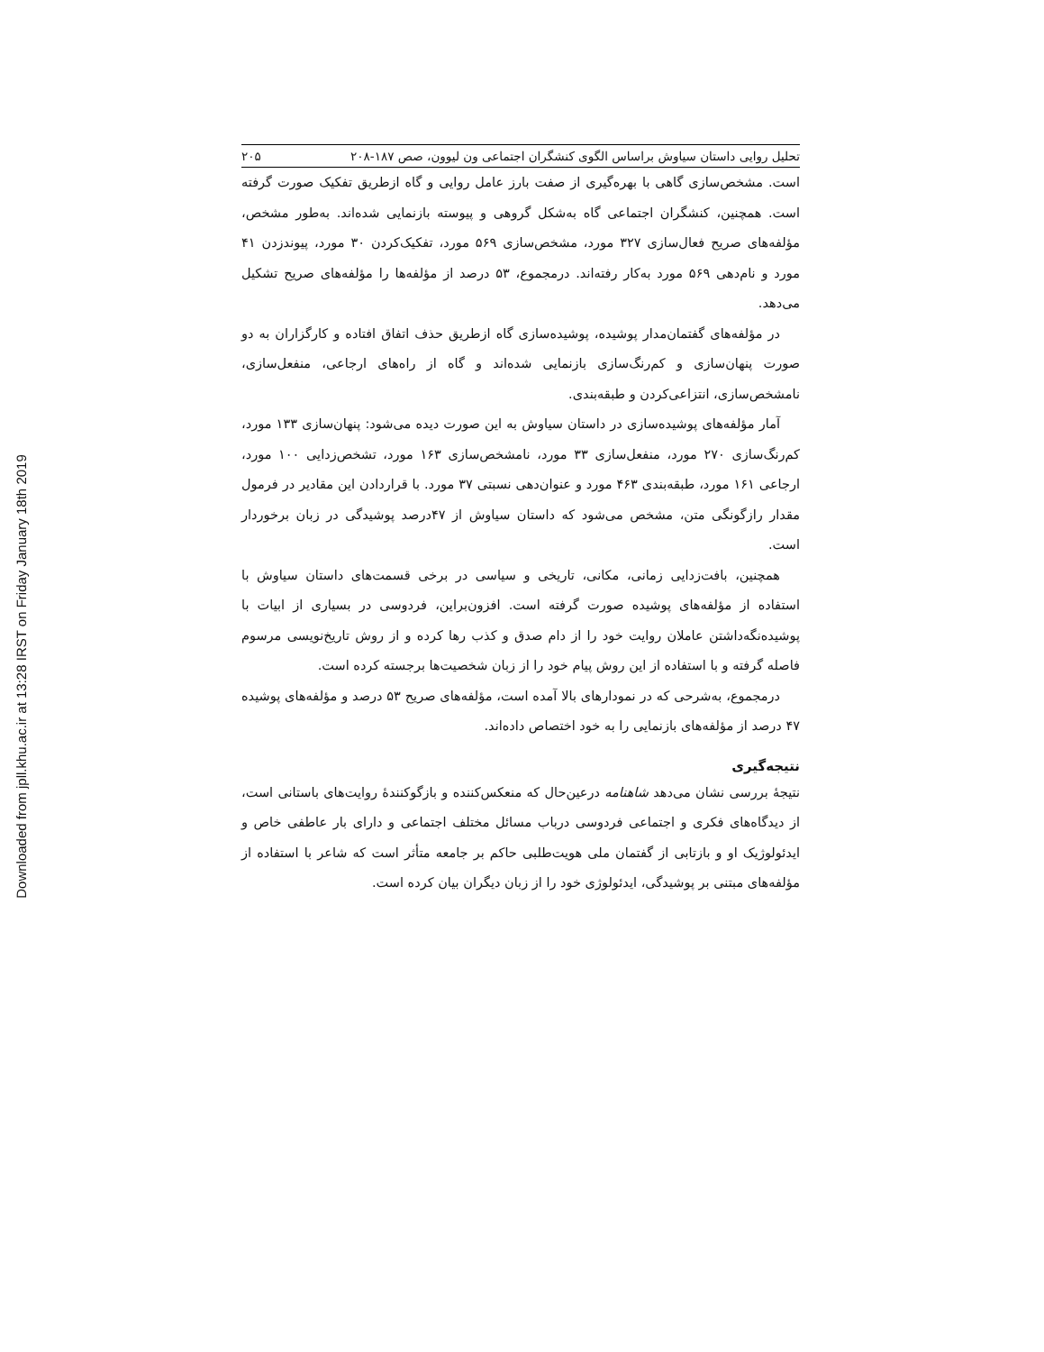Downloaded from jpll.khu.ac.ir at 13:28 IRST on Friday January 18th 2019
تحلیل روایی داستان سیاوش براساس الگوی کنشگران اجتماعی ون لیوون، صص ۱۸۷-۲۰۸ ۲۰۵
است. مشخص‌سازی گاهی با بهره‌گیری از صفت بارز عامل روایی و گاه ازطریق تفکیک صورت گرفته است. همچنین، کنشگران اجتماعی گاه به‌شکل گروهی و پیوسته بازنمایی شده‌اند. به‌طور مشخص، مؤلفه‌های صریح فعال‌سازی ۳۲۷ مورد، مشخص‌سازی ۵۶۹ مورد، تفکیک‌کردن ۳۰ مورد، پیوندزدن ۴۱ مورد و نام‌دهی ۵۶۹ مورد به‌کار رفته‌اند. درمجموع، ۵۳ درصد از مؤلفه‌ها را مؤلفه‌های صریح تشکیل می‌دهد.
در مؤلفه‌های گفتمان‌مدار پوشیده، پوشیده‌سازی گاه ازطریق حذف اتفاق افتاده و کارگزاران به دو صورت پنهان‌سازی و کم‌رنگ‌سازی بازنمایی شده‌اند و گاه از راه‌های ارجاعی، منفعل‌سازی، نامشخص‌سازی، انتزاعی‌کردن و طبقه‌بندی.
آمار مؤلفه‌های پوشیده‌سازی در داستان سیاوش به این صورت دیده می‌شود: پنهان‌سازی ۱۳۳ مورد، کم‌رنگ‌سازی ۲۷۰ مورد، منفعل‌سازی ۳۳ مورد، نامشخص‌سازی ۱۶۳ مورد، تشخص‌زدایی ۱۰۰ مورد، ارجاعی ۱۶۱ مورد، طبقه‌بندی ۴۶۳ مورد و عنوان‌دهی نسبتی ۳۷ مورد. با قراردادن این مقادیر در فرمول مقدار رازگونگی متن، مشخص می‌شود که داستان سیاوش از ۴۷درصد پوشیدگی در زبان برخوردار است.
همچنین، بافت‌زدایی زمانی، مکانی، تاریخی و سیاسی در برخی قسمت‌های داستان سیاوش با استفاده از مؤلفه‌های پوشیده صورت گرفته است. افزون‌براین، فردوسی در بسیاری از ابیات با پوشیده‌نگه‌داشتن عاملان روایت خود را از دام صدق و کذب رها کرده و از روش تاریخ‌نویسی مرسوم فاصله گرفته و با استفاده از این روش پیام خود را از زبان شخصیت‌ها برجسته کرده است.
درمجموع، به‌شرحی که در نمودارهای بالا آمده است، مؤلفه‌های صریح ۵۳ درصد و مؤلفه‌های پوشیده ۴۷ درصد از مؤلفه‌های بازنمایی را به خود اختصاص داده‌اند.
نتیجه‌گیری
نتیجهٔ بررسی نشان می‌دهد شاهنامه درعین‌حال که منعکس‌کننده و بازگوکنندهٔ روایت‌های باستانی است، از دیدگاه‌های فکری و اجتماعی فردوسی درباب مسائل مختلف اجتماعی و دارای بار عاطفی خاص و ایدئولوژیک او و بازتابی از گفتمان ملی هویت‌طلبی حاکم بر جامعه متأثر است که شاعر با استفاده از مؤلفه‌های مبتنی بر پوشیدگی، ایدئولوژی خود را از زبان دیگران بیان کرده است.